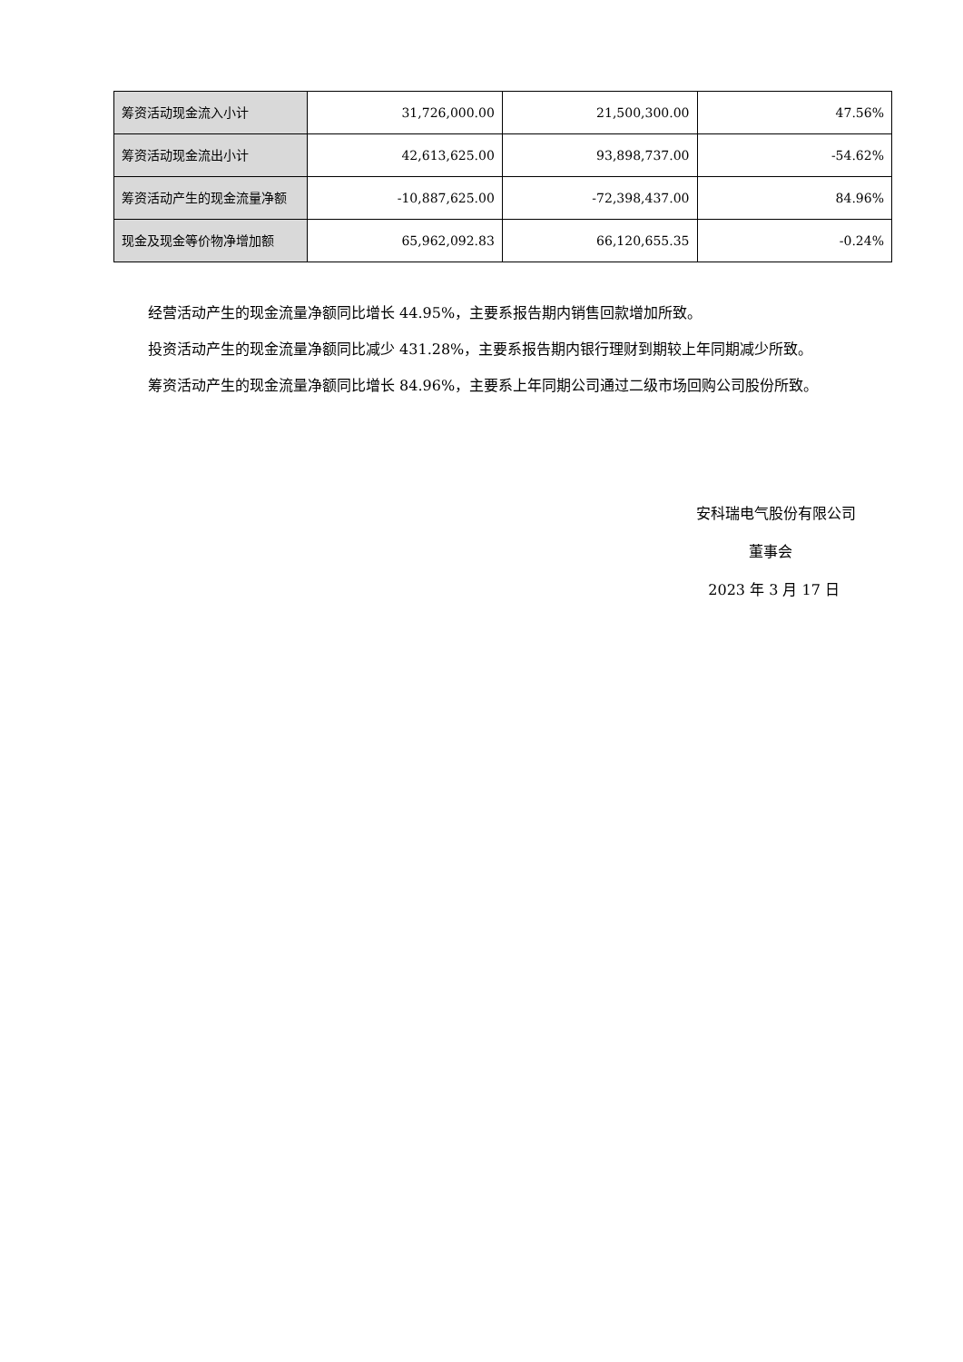| 筹资活动现金流入小计 | 31,726,000.00 | 21,500,300.00 | 47.56% |
| 筹资活动现金流出小计 | 42,613,625.00 | 93,898,737.00 | -54.62% |
| 筹资活动产生的现金流量净额 | -10,887,625.00 | -72,398,437.00 | 84.96% |
| 现金及现金等价物净增加额 | 65,962,092.83 | 66,120,655.35 | -0.24% |
经营活动产生的现金流量净额同比增长 44.95%，主要系报告期内销售回款增加所致。
投资活动产生的现金流量净额同比减少 431.28%，主要系报告期内银行理财到期较上年同期减少所致。
筹资活动产生的现金流量净额同比增长 84.96%，主要系上年同期公司通过二级市场回购公司股份所致。
安科瑞电气股份有限公司
董事会
2023 年 3 月 17 日